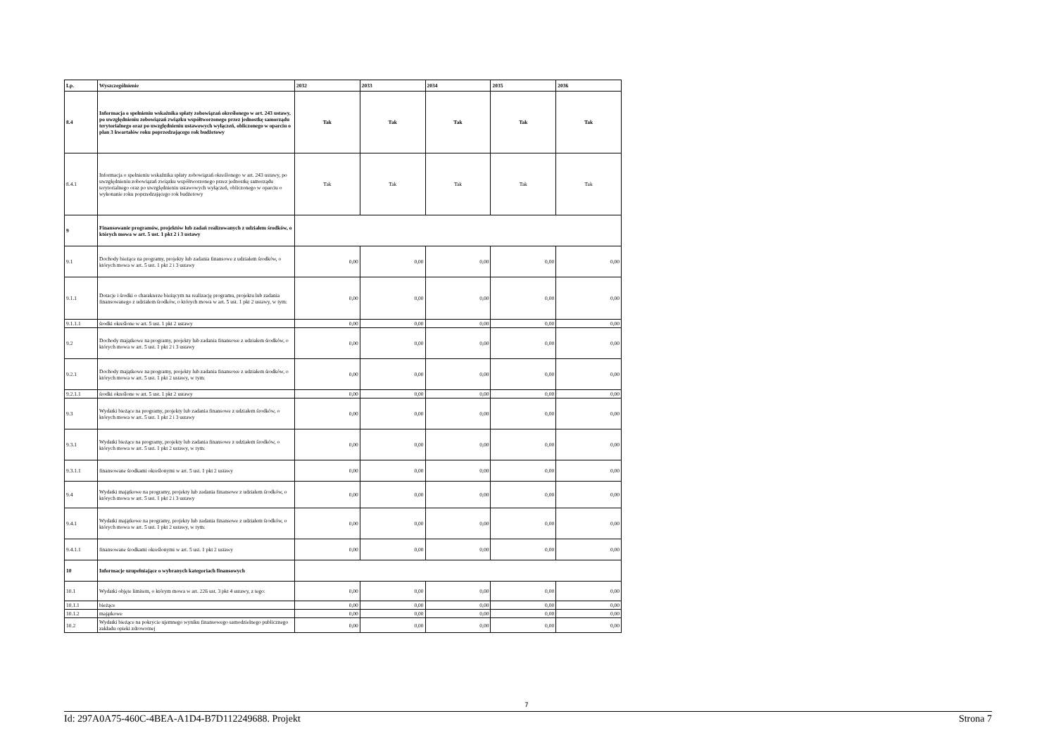| Lp. | Wyszczególnienie | 2032 | 2033 | 2034 | 2035 | 2036 |
| --- | --- | --- | --- | --- | --- | --- |
| 8.4 | Informacja o spełnieniu wskaźnika spłaty zobowiązań określonego w art. 243 ustawy, po uwzględnieniu zobowiązań związku współtworzonego przez jednostkę samorządu terytorialnego oraz po uwzględnieniu ustawowych wyłączeń, obliczonego w oparciu o plan 3 kwartałów roku poprzedzającego rok budżetowy | Tak | Tak | Tak | Tak | Tak |
| 8.4.1 | Informacja o spełnieniu wskaźnika spłaty zobowiązań określonego w art. 243 ustawy, po uwzględnieniu zobowiązań związku współtworzonego przez jednostkę samorządu terytorialnego oraz po uwzględnieniu ustawowych wyłączeń, obliczonego w oparciu o wykonanie roku poprzedzającego rok budżetowy | Tak | Tak | Tak | Tak | Tak |
| 9 | Finansowanie programów, projektów lub zadań realizowanych z udziałem środków, o których mowa w art. 5 ust. 1 pkt 2 i 3 ustawy | | | | | |
| 9.1 | Dochody bieżące na programy, projekty lub zadania finansowe z udziałem środków, o których mowa w art. 5 ust. 1 pkt 2 i 3 ustawy | 0,00 | 0,00 | 0,00 | 0,00 | 0,00 |
| 9.1.1 | Dotacje i środki o charakterze bieżącym na realizację programu, projektu lub zadania finansowanego z udziałem środków, o których mowa w art. 5 ust. 1 pkt 2 ustawy, w tym: | 0,00 | 0,00 | 0,00 | 0,00 | 0,00 |
| 9.1.1.1 | środki określone w art. 5 ust. 1 pkt 2 ustawy | 0,00 | 0,00 | 0,00 | 0,00 | 0,00 |
| 9.2 | Dochody majątkowe na programy, projekty lub zadania finansowe z udziałem środków, o których mowa w art. 5 ust. 1 pkt 2 i 3 ustawy | 0,00 | 0,00 | 0,00 | 0,00 | 0,00 |
| 9.2.1 | Dochody majątkowe na programy, projekty lub zadania finansowe z udziałem środków, o których mowa w art. 5 ust. 1 pkt 2 ustawy, w tym: | 0,00 | 0,00 | 0,00 | 0,00 | 0,00 |
| 9.2.1.1 | środki określone w art. 5 ust. 1 pkt 2 ustawy | 0,00 | 0,00 | 0,00 | 0,00 | 0,00 |
| 9.3 | Wydatki bieżące na programy, projekty lub zadania finansowe z udziałem środków, o których mowa w art. 5 ust. 1 pkt 2 i 3 ustawy | 0,00 | 0,00 | 0,00 | 0,00 | 0,00 |
| 9.3.1 | Wydatki bieżące na programy, projekty lub zadania finansowe z udziałem środków, o których mowa w art. 5 ust. 1 pkt 2 ustawy, w tym: | 0,00 | 0,00 | 0,00 | 0,00 | 0,00 |
| 9.3.1.1 | finansowane środkami określonymi w art. 5 ust. 1 pkt 2 ustawy | 0,00 | 0,00 | 0,00 | 0,00 | 0,00 |
| 9.4 | Wydatki majątkowe na programy, projekty lub zadania finansowe z udziałem środków, o których mowa w art. 5 ust. 1 pkt 2 i 3 ustawy | 0,00 | 0,00 | 0,00 | 0,00 | 0,00 |
| 9.4.1 | Wydatki majątkowe na programy, projekty lub zadania finansowe z udziałem środków, o których mowa w art. 5 ust. 1 pkt 2 ustawy, w tym: | 0,00 | 0,00 | 0,00 | 0,00 | 0,00 |
| 9.4.1.1 | finansowane środkami określonymi w art. 5 ust. 1 pkt 2 ustawy | 0,00 | 0,00 | 0,00 | 0,00 | 0,00 |
| 10 | Informacje uzupełniające o wybranych kategoriach finansowych | | | | | |
| 10.1 | Wydatki objęte limitem, o którym mowa w art. 226 ust. 3 pkt 4 ustawy, z tego: | 0,00 | 0,00 | 0,00 | 0,00 | 0,00 |
| 10.1.1 | bieżące | 0,00 | 0,00 | 0,00 | 0,00 | 0,00 |
| 10.1.2 | majątkowe | 0,00 | 0,00 | 0,00 | 0,00 | 0,00 |
| 10.2 | Wydatki bieżące na pokrycie ujemnego wyniku finansowego samodzielnego publicznego zakładu opieki zdrowotnej | 0,00 | 0,00 | 0,00 | 0,00 | 0,00 |
7
Id: 297A0A75-460C-4BEA-A1D4-B7D112249688. Projekt Strona 7